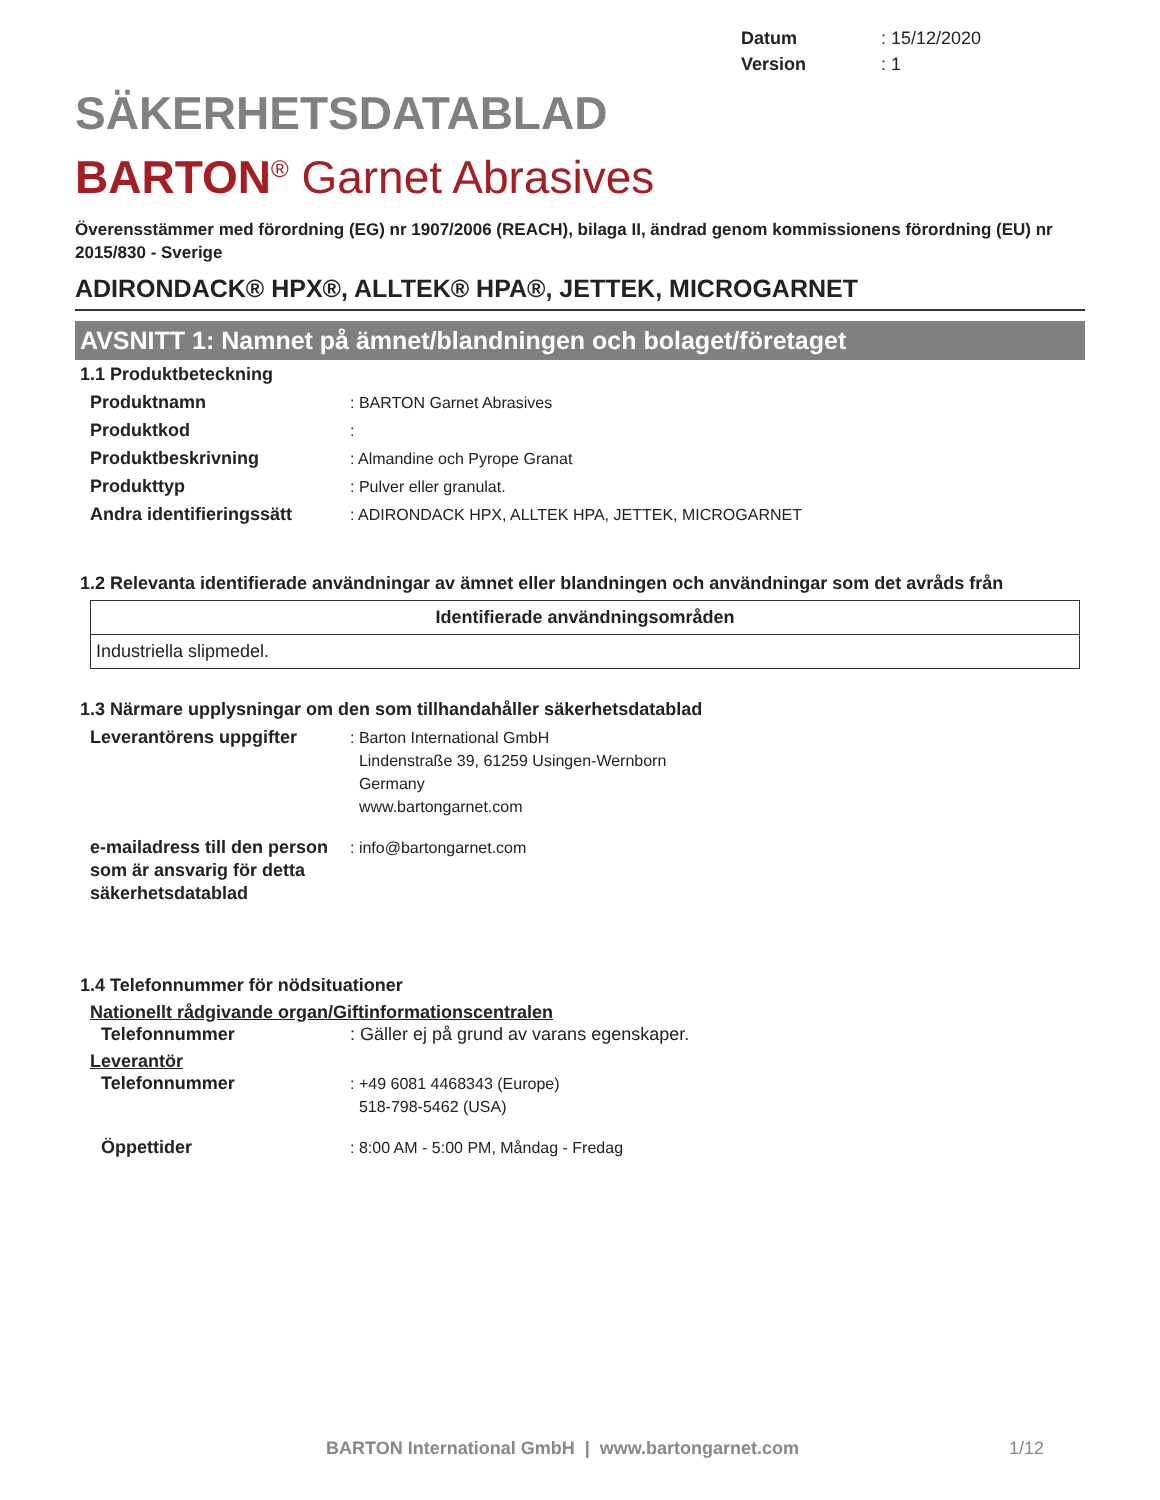Datum: 15/12/2020
Version: 1
SÄKERHETSDATABLAD
BARTON<sup>®</sup> Garnet Abrasives
Överensstämmer med förordning (EG) nr 1907/2006 (REACH), bilaga II, ändrad genom kommissionens förordning (EU) nr 2015/830 - Sverige
ADIRONDACK® HPX®, ALLTEK® HPA®, JETTEK, MICROGARNET
AVSNITT 1: Namnet på ämnet/blandningen och bolaget/företaget
1.1 Produktbeteckning
Produktnamn: BARTON Garnet Abrasives
Produktkod:
Produktbeskrivning: Almandine och Pyrope Granat
Produkttyp: Pulver eller granulat.
Andra identifieringssätt: ADIRONDACK HPX, ALLTEK HPA, JETTEK, MICROGARNET
1.2 Relevanta identifierade användningar av ämnet eller blandningen och användningar som det avråds från
| Identifierade användningsområden |
| --- |
| Industriella slipmedel. |
1.3 Närmare upplysningar om den som tillhandahåller säkerhetsdatablad
Leverantörens uppgifter: Barton International GmbH
Lindenstraße 39, 61259 Usingen-Wernborn
Germany
www.bartongarnet.com
e-mailadress till den person som är ansvarig för detta säkerhetsdatablad: info@bartongarnet.com
1.4 Telefonnummer för nödsituationer
Nationellt rådgivande organ/Giftinformationscentralen
Telefonnummer: Gäller ej på grund av varans egenskaper.
Leverantör
Telefonnummer: +49 6081 4468343 (Europe)
518-798-5462 (USA)
Öppettider: 8:00 AM - 5:00 PM, Måndag - Fredag
BARTON International GmbH | www.bartongarnet.com 1/12